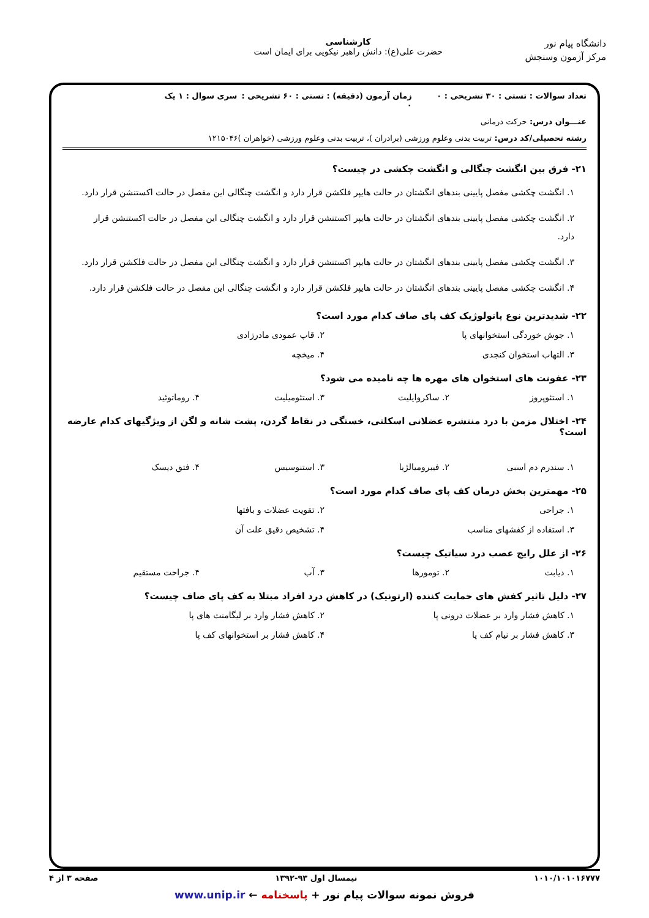دانشگاه پیام نور
مرکز آزمون وسنجش
کارشناسی
حضرت علی(ع): دانش راهبر نیکویی برای ایمان است
تعداد سوالات : تستی : ۳۰ تشریحی : ۰
زمان آزمون (دقیقه) : تستی : ۶۰ تشریحی : ۰
سری سوال : ۱ یک
عنـــوان درس: حرکت درمانی
رشته تحصیلی/کد درس: تربیت بدنی وعلوم ورزشی (برادران )، تربیت بدنی وعلوم ورزشی (خواهران )۱۲۱۵۰۴۶
۲۱- فرق بین انگشت چنگالی و انگشت چکشی در چیست؟
۱. انگشت چکشی مفصل پایینی بندهای انگشتان در حالت هایپر فلکشن قرار دارد و انگشت چنگالی این مفصل در حالت اکستنشن قرار دارد.
۲. انگشت چکشی مفصل پایینی بندهای انگشتان در حالت هایپر اکستنشن قرار دارد و انگشت چنگالی این مفصل در حالت اکستنشن قرار دارد.
۳. انگشت چکشی مفصل پایینی بندهای انگشتان در حالت هایپر اکستنشن قرار دارد و انگشت چنگالی این مفصل در حالت فلکشن قرار دارد.
۴. انگشت چکشی مفصل پایینی بندهای انگشتان در حالت هایپر فلکشن قرار دارد و انگشت چنگالی این مفصل در حالت فلکشن قرار دارد.
۲۲- شدیدترین نوع پاتولوژیک کف پای صاف کدام مورد است؟
۱. جوش خوردگی استخوانهای پا
۲. قاپ عمودی مادرزادی
۳. التهاب استخوان کنجدی
۴. میخچه
۲۳- عفونت های استخوان های مهره ها چه نامیده می شود؟
۱. استئوپروز
۲. ساکروایلیت
۳. استئومیلیت
۴. روماتوئید
۲۴- اختلال مزمن با درد منتشره عضلانی اسکلتی، خستگی در نقاط گردن، پشت شانه و لگن از ویژگیهای کدام عارضه است؟
۱. سندرم دم اسبی
۲. فیبرومیالژیا
۳. استنوسیس
۴. فتق دیسک
۲۵- مهمترین بخش درمان کف پای صاف کدام مورد است؟
۱. جراحی
۲. تقویت عضلات و بافتها
۳. استفاده از کفشهای مناسب
۴. تشخیص دقیق علت آن
۲۶- از علل رایج عصب درد سیاتیک چیست؟
۱. دیابت
۲. تومورها
۳. آب
۴. جراحت مستقیم
۲۷- دلیل تاثیر کفش های حمایت کننده (ارتونیک) در کاهش درد افراد مبتلا به کف پای صاف چیست؟
۱. کاهش فشار وارد بر عضلات درونی پا
۲. کاهش فشار وارد بر لیگامنت های پا
۳. کاهش فشار بر نیام کف پا
۴. کاهش فشار بر استخوانهای کف پا
۱۰۱۰/۱۰۱۰۱۶۷۷۷ نیمسال اول ۹۳-۱۳۹۲ صفحه ۳ از ۴
فروش نمونه سوالات پیام نور + پاسخنامه ← www.unip.ir